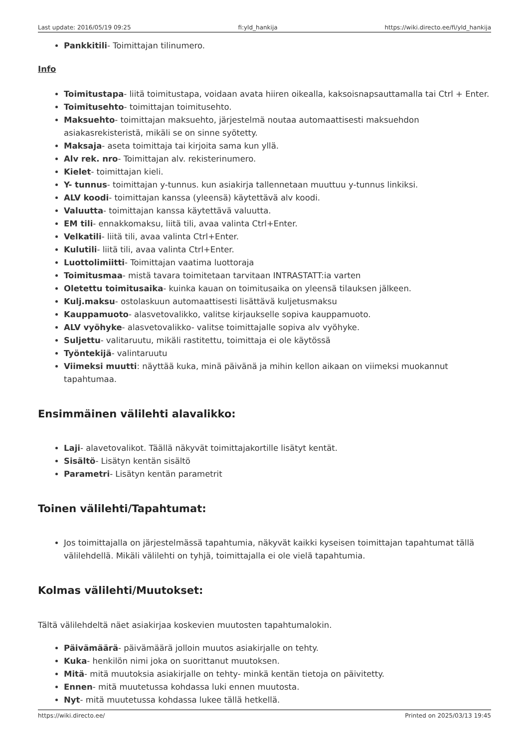Last update: 2016/05/19 09:25 fi:yld_hankija https://wiki.directo.ee/fi/yld_hankija
Pankkitili- Toimittajan tilinumero.
Info
Toimitustapa- liitä toimitustapa, voidaan avata hiiren oikealla, kaksoisnapsauttamalla tai Ctrl + Enter.
Toimitusehto- toimittajan toimitusehto.
Maksuehto- toimittajan maksuehto, järjestelmä noutaa automaattisesti maksuehdon asiakasrekisteristä, mikäli se on sinne syötetty.
Maksaja- aseta toimittaja tai kirjoita sama kun yllä.
Alv rek. nro- Toimittajan alv. rekisterinumero.
Kielet- toimittajan kieli.
Y- tunnus- toimittajan y-tunnus. kun asiakirja tallennetaan muuttuu y-tunnus linkiksi.
ALV koodi- toimittajan kanssa (yleensä) käytettävä alv koodi.
Valuutta- toimittajan kanssa käytettävä valuutta.
EM tili- ennakkomaksu, liitä tili, avaa valinta Ctrl+Enter.
Velkatili- liitä tili, avaa valinta Ctrl+Enter.
Kulutili- liitä tili, avaa valinta Ctrl+Enter.
Luottolimiitti- Toimittajan vaatima luottoraja
Toimitusmaa- mistä tavara toimitetaan tarvitaan INTRASTATT:ia varten
Oletettu toimitusaika- kuinka kauan on toimitusaika on yleensä tilauksen jälkeen.
Kulj.maksu- ostolaskuun automaattisesti lisättävä kuljetusmaksu
Kauppamuoto- alasvetovalikko, valitse kirjaukselle sopiva kauppamuoto.
ALV vyöhyke- alasvetovalikko- valitse toimittajalle sopiva alv vyöhyke.
Suljettu- valitaruutu, mikäli rastitettu, toimittaja ei ole käytössä
Työntekijä- valintaruutu
Viimeksi muutti: näyttää kuka, minä päivänä ja mihin kellon aikaan on viimeksi muokannut tapahtumaa.
Ensimmäinen välilehti alavalikko:
Laji- alavetovalikot. Täällä näkyvät toimittajakortille lisätyt kentät.
Sisältö- Lisätyn kentän sisältö
Parametri- Lisätyn kentän parametrit
Toinen välilehti/Tapahtumat:
Jos toimittajalla on järjestelmässä tapahtumia, näkyvät kaikki kyseisen toimittajan tapahtumat tällä välilehdellä. Mikäli välilehti on tyhjä, toimittajalla ei ole vielä tapahtumia.
Kolmas välilehti/Muutokset:
Tältä välilehdeltä näet asiakirjaa koskevien muutosten tapahtumalokin.
Päivämäärä- päivämäärä jolloin muutos asiakirjalle on tehty.
Kuka- henkilön nimi joka on suorittanut muutoksen.
Mitä- mitä muutoksia asiakirjalle on tehty- minkä kentän tietoja on päivitetty.
Ennen- mitä muutetussa kohdassa luki ennen muutosta.
Nyt- mitä muutetussa kohdassa lukee tällä hetkellä.
https://wiki.directo.ee/ Printed on 2025/03/13 19:45